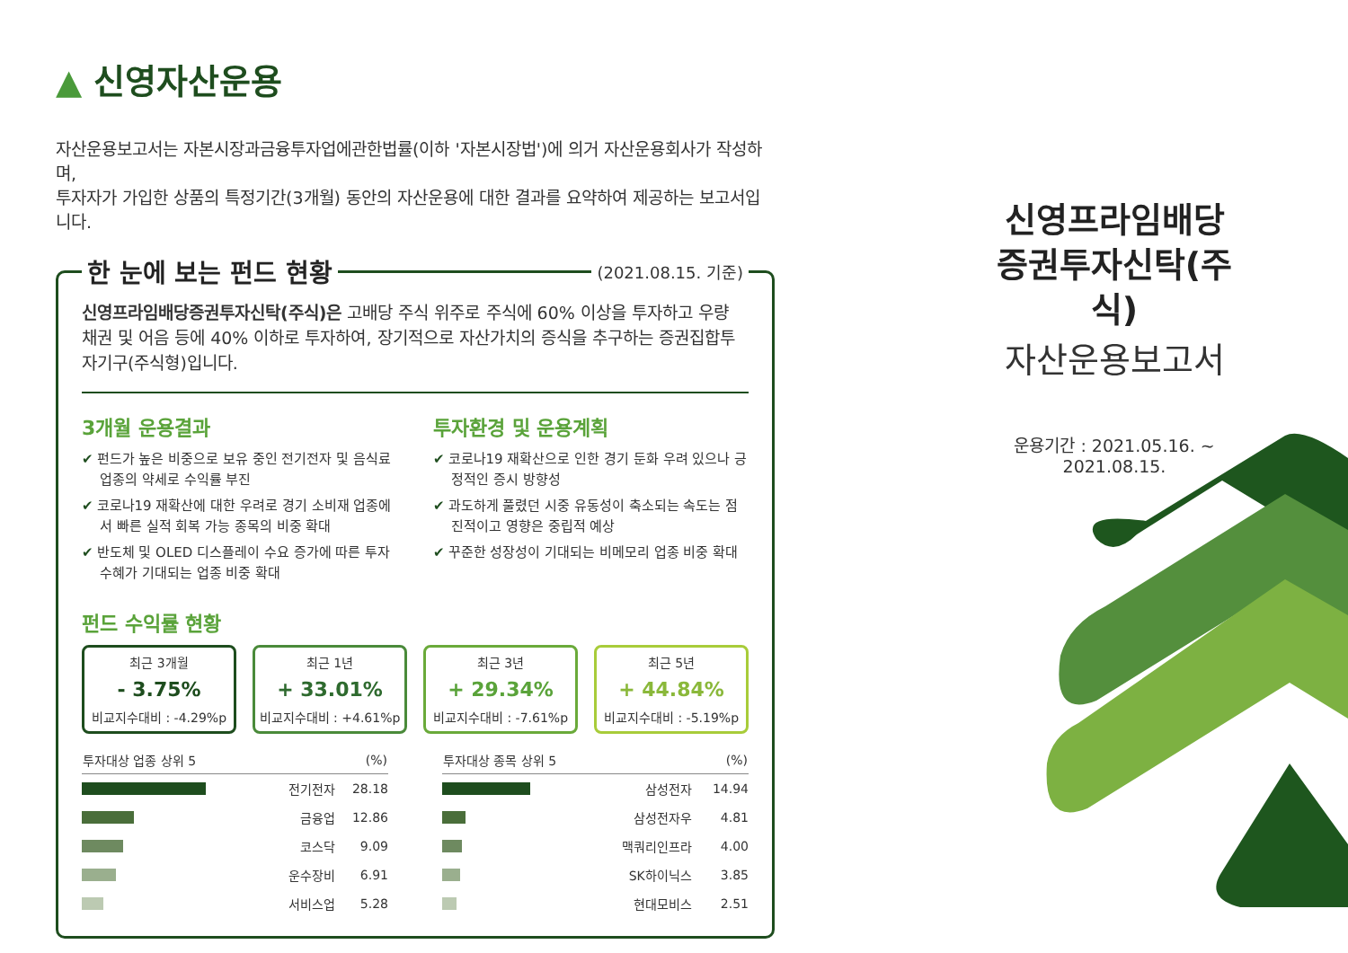▲ 신영자산운용
자산운용보고서는 자본시장과금융투자업에관한법률(이하 '자본시장법')에 의거 자산운용회사가 작성하며,
투자자가 가입한 상품의 특정기간(3개월) 동안의 자산운용에 대한 결과를 요약하여 제공하는 보고서입니다.
한 눈에 보는 펀드 현황
(2021.08.15. 기준)
신영프라임배당증권투자신탁(주식)은 고배당 주식 위주로 주식에 60% 이상을 투자하고 우량 채권 및 어음 등에 40% 이하로 투자하여, 장기적으로 자산가치의 증식을 추구하는 증권집합투자기구(주식형)입니다.
3개월 운용결과
✔ 펀드가 높은 비중으로 보유 중인 전기전자 및 음식료 업종의 약세로 수익률 부진
✔ 코로나19 재확산에 대한 우려로 경기 소비재 업종에서 빠른 실적 회복 가능 종목의 비중 확대
✔ 반도체 및 OLED 디스플레이 수요 증가에 따른 투자 수혜가 기대되는 업종 비중 확대
투자환경 및 운용계획
✔ 코로나19 재확산으로 인한 경기 둔화 우려 있으나 긍정적인 증시 방향성
✔ 과도하게 풀렸던 시중 유동성이 축소되는 속도는 점진적이고 영향은 중립적 예상
✔ 꾸준한 성장성이 기대되는 비메모리 업종 비중 확대
펀드 수익률 현황
최근 3개월
- 3.75%
비교지수대비 : -4.29%p
최근 1년
+ 33.01%
비교지수대비 : +4.61%p
최근 3년
+ 29.34%
비교지수대비 : -7.61%p
최근 5년
+ 44.84%
비교지수대비 : -5.19%p
| 투자대상 업종 상위 5 | | (%) |
| --- | --- | --- |
| | 전기전자 | 28.18 |
| | 금융업 | 12.86 |
| | 코스닥 | 9.09 |
| | 운수장비 | 6.91 |
| | 서비스업 | 5.28 |
| 투자대상 종목 상위 5 | | (%) |
| --- | --- | --- |
| | 삼성전자 | 14.94 |
| | 삼성전자우 | 4.81 |
| | 맥쿼리인프라 | 4.00 |
| | SK하이닉스 | 3.85 |
| | 현대모비스 | 2.51 |
신영프라임배당
증권투자신탁(주식)
자산운용보고서
운용기간 : 2021.05.16. ~ 2021.08.15.